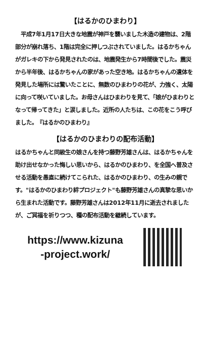【はるかのひまわり】
　平成7年1月17日大きな地震が神戸を襲いました木造の建物は、2階部分が崩れ落ち、1階は完全に押しつぶされていました。はるかちゃんがガレキの下から発見されたのは、地震発生から7時間後でした。震災から半年後、はるかちゃんの家があった空き地。はるかちゃんの遺体を発見した場所には驚いたことに、無数のひまわりの花が、力強く、太陽に向って咲いていました。お母さんはひまわりを見て、「娘がひまわりとなって帰ってきた」と涙しました。近所の人たちは、この花をこう呼びました。　『はるかのひまわり』
【はるかのひまわりの配布活動】
はるかちゃんと同級生の娘さんを持つ藤野芳雄さんは、はるかちゃんを助け出せなかった悔しい思いから、はるかのひまわり、を全国へ普及させる活動を愚直に続けてこられた、はるかのひまわり、の生みの親です。"はるかのひまわり絆プロジェクト"も藤野芳雄さんの真摯な思いから生まれた活動です。藤野芳雄さんは2012年11月に逝去されましたが、ご冥福を祈りつつ、種の配布活動を継続しています。
https://www.kizuna
-project.work/